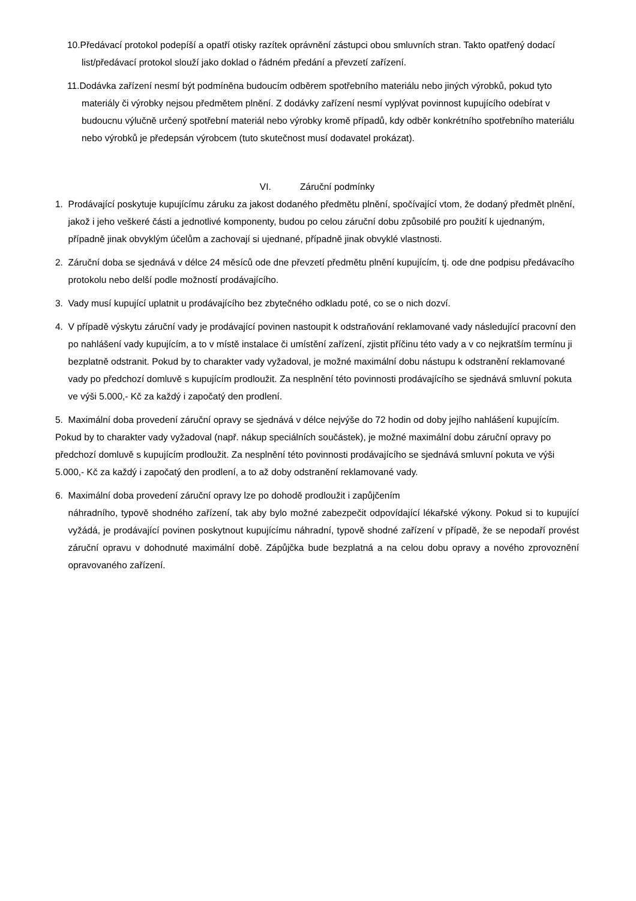10.Předávací protokol podepíší a opatří otisky razítek oprávnění zástupci obou smluvních stran. Takto opatřený dodací list/předávací protokol slouží jako doklad o řádném předání a převzetí zařízení.
11.Dodávka zařízení nesmí být podmíněna budoucím odběrem spotřebního materiálu nebo jiných výrobků, pokud tyto materiály či výrobky nejsou předmětem plnění. Z dodávky zařízení nesmí vyplývat povinnost kupujícího odebírat v budoucnu výlučně určený spotřební materiál nebo výrobky kromě případů, kdy odběr konkrétního spotřebního materiálu nebo výrobků je předepsán výrobcem (tuto skutečnost musí dodavatel prokázat).
VI. Záruční podmínky
1. Prodávající poskytuje kupujícímu záruku za jakost dodaného předmětu plnění, spočívající vtom, že dodaný předmět plnění, jakož i jeho veškeré části a jednotlivé komponenty, budou po celou záruční dobu způsobilé pro použití k ujednaným, případně jinak obvyklým účelům a zachovají si ujednané, případně jinak obvyklé vlastnosti.
2. Záruční doba se sjednává v délce 24 měsíců ode dne převzetí předmětu plnění kupujícím, tj. ode dne podpisu předávacího protokolu nebo delší podle možností prodávajícího.
3. Vady musí kupující uplatnit u prodávajícího bez zbytečného odkladu poté, co se o nich dozví.
4. V případě výskytu záruční vady je prodávající povinen nastoupit k odstraňování reklamované vady následující pracovní den po nahlášení vady kupujícím, a to v místě instalace či umístění zařízení, zjistit příčinu této vady a v co nejkratším termínu ji bezplatně odstranit. Pokud by to charakter vady vyžadoval, je možné maximální dobu nástupu k odstranění reklamované vady po předchozí domluvě s kupujícím prodloužit. Za nesplnění této povinnosti prodávajícího se sjednává smluvní pokuta ve výši 5.000,- Kč za každý i započatý den prodlení.
5. Maximální doba provedení záruční opravy se sjednává v délce nejvýše do 72 hodin od doby jejího nahlášení kupujícím. Pokud by to charakter vady vyžadoval (např. nákup speciálních součástek), je možné maximální dobu záruční opravy po předchozí domluvě s kupujícím prodloužit. Za nesplnění této povinnosti prodávajícího se sjednává smluvní pokuta ve výši 5.000,- Kč za každý i započatý den prodlení, a to až doby odstranění reklamované vady.
6. Maximální doba provedení záruční opravy lze po dohodě prodloužit i zapůjčením
náhradního, typově shodného zařízení, tak aby bylo možné zabezpečit odpovídající lékařské výkony. Pokud si to kupující vyžádá, je prodávající povinen poskytnout kupujícímu náhradní, typově shodné zařízení v případě, že se nepodaří provést záruční opravu v dohodnuté maximální době. Zápůjčka bude bezplatná a na celou dobu opravy a nového zprovoznění opravovaného zařízení.